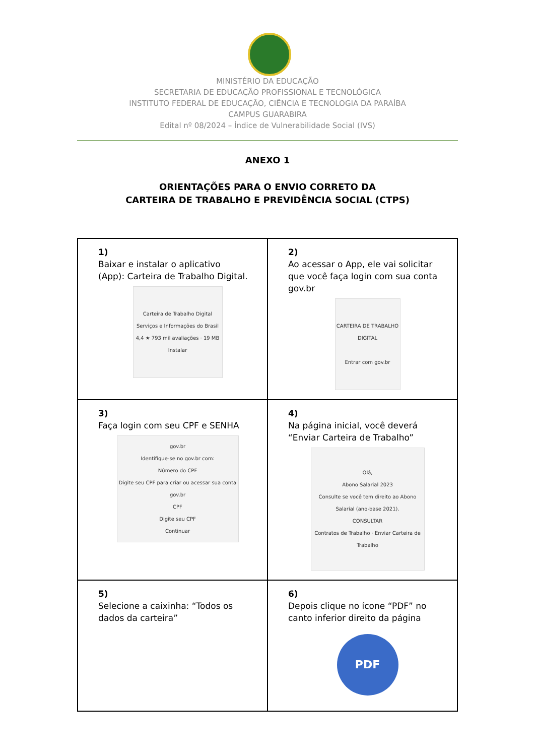MINISTÉRIO DA EDUCAÇÃO
SECRETARIA DE EDUCAÇÃO PROFISSIONAL E TECNOLÓGICA
INSTITUTO FEDERAL DE EDUCAÇÃO, CIÊNCIA E TECNOLOGIA DA PARAÍBA
CAMPUS GUARABIRA
Edital nº 08/2024 – Índice de Vulnerabilidade Social (IVS)
ANEXO 1
ORIENTAÇÕES PARA O ENVIO CORRETO DA
CARTEIRA DE TRABALHO E PREVIDÊNCIA SOCIAL (CTPS)
| 1) Baixar e instalar o aplicativo (App): Carteira de Trabalho Digital. Carteira de Trabalho Digital Serviços e Informações do Brasil 4,4 ★ 793 mil avaliações · 19 MB Instalar | 2) Ao acessar o App, ele vai solicitar que você faça login com sua conta gov.br CARTEIRA DE TRABALHO DIGITAL Entrar com gov.br |
| 3) Faça login com seu CPF e SENHA gov.br Identifique-se no gov.br com: Número do CPF Digite seu CPF para criar ou acessar sua conta gov.br CPF Digite seu CPF Continuar | 4) Na página inicial, você deverá “Enviar Carteira de Trabalho” Olá, Abono Salarial 2023 Consulte se você tem direito ao Abono Salarial (ano-base 2021). CONSULTAR Contratos de Trabalho · Enviar Carteira de Trabalho |
| 5) Selecione a caixinha: “Todos os dados da carteira” | 6) Depois clique no ícone “PDF” no canto inferior direito da página PDF |